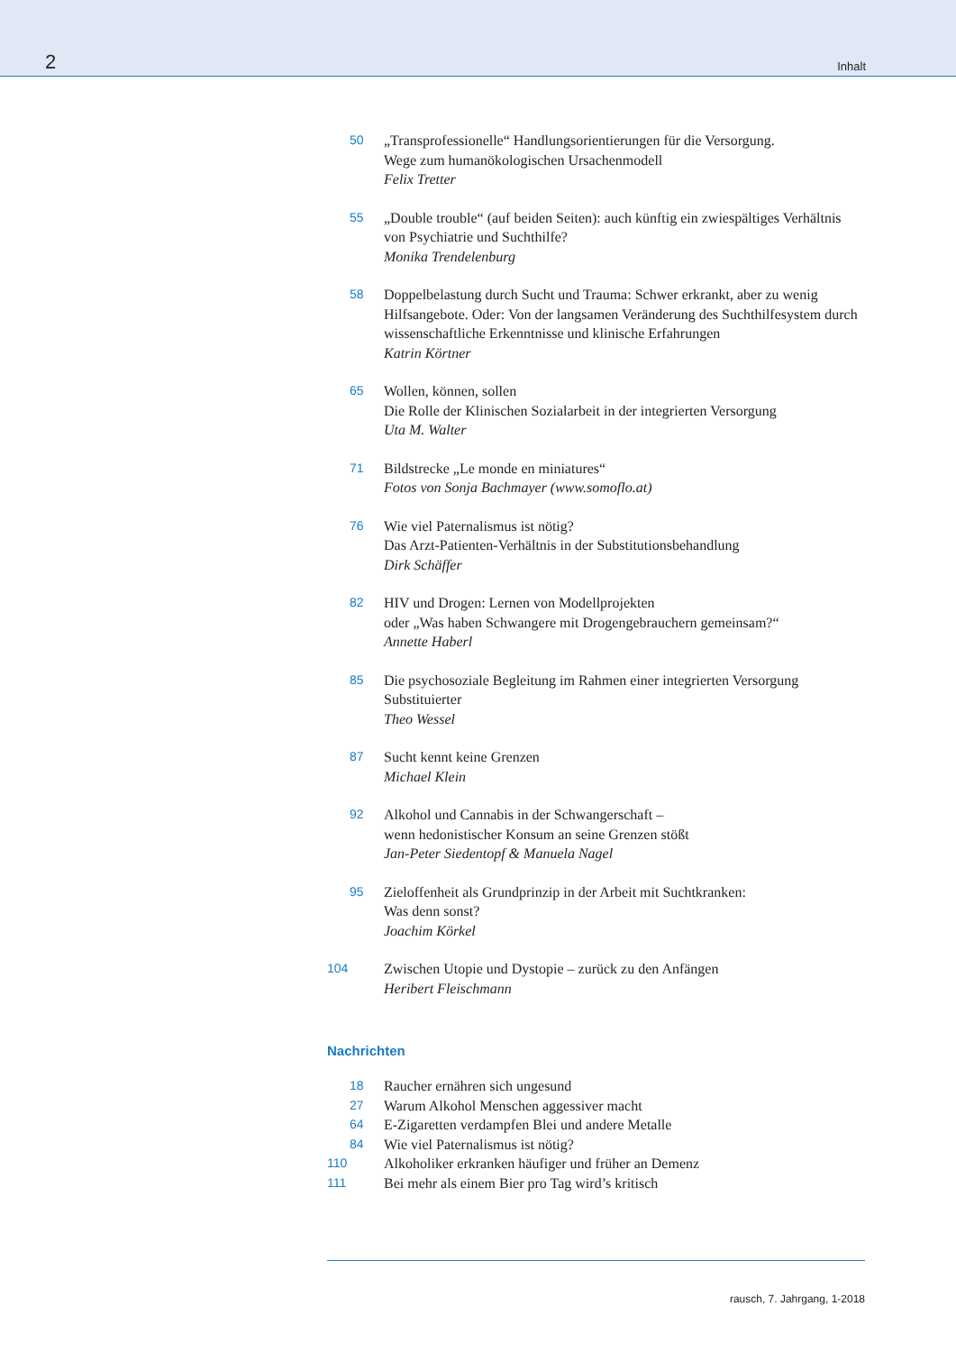2 Inhalt
50 „Transprofessionelle“ Handlungsorientierungen für die Versorgung.
Wege zum humanökologischen Ursachenmodell
Felix Tretter
55 „Double trouble“ (auf beiden Seiten): auch künftig ein zwiespältiges Verhältnis von Psychiatrie und Suchthilfe?
Monika Trendelenburg
58 Doppelbelastung durch Sucht und Trauma: Schwer erkrankt, aber zu wenig Hilfsangebote. Oder: Von der langsamen Veränderung des Suchthilfesystem durch wissenschaftliche Erkenntnisse und klinische Erfahrungen
Katrin Körtner
65 Wollen, können, sollen
Die Rolle der Klinischen Sozialarbeit in der integrierten Versorgung
Uta M. Walter
71 Bildstrecke „Le monde en miniatures“Fotos von Sonja Bachmayer (www.somoflo.at)
76 Wie viel Paternalismus ist nötig?
Das Arzt-Patienten-Verhältnis in der Substitutionsbehandlung
Dirk Schäffer
82 HIV und Drogen: Lernen von Modellprojekten
oder „Was haben Schwangere mit Drogengebrauchern gemeinsam?“Annette Haberl
85 Die psychosoziale Begleitung im Rahmen einer integrierten Versorgung Substituierter
Theo Wessel
87 Sucht kennt keine Grenzen
Michael Klein
92 Alkohol und Cannabis in der Schwangerschaft –
wenn hedonistischer Konsum an seine Grenzen stößt
Jan-Peter Siedentopf & Manuela Nagel
95 Zieloffenheit als Grundprinzip in der Arbeit mit Suchtkranken:
Was denn sonst?
Joachim Körkel
104 Zwischen Utopie und Dystopie – zurück zu den Anfängen
Heribert Fleischmann
Nachrichten
18 Raucher ernähren sich ungesund
27 Warum Alkohol Menschen aggessiver macht
64 E-Zigaretten verdampfen Blei und andere Metalle
84 Wie viel Paternalismus ist nötig?
110 Alkoholiker erkranken häufiger und früher an Demenz
111 Bei mehr als einem Bier pro Tag wird’s kritisch
rausch, 7. Jahrgang, 1-2018